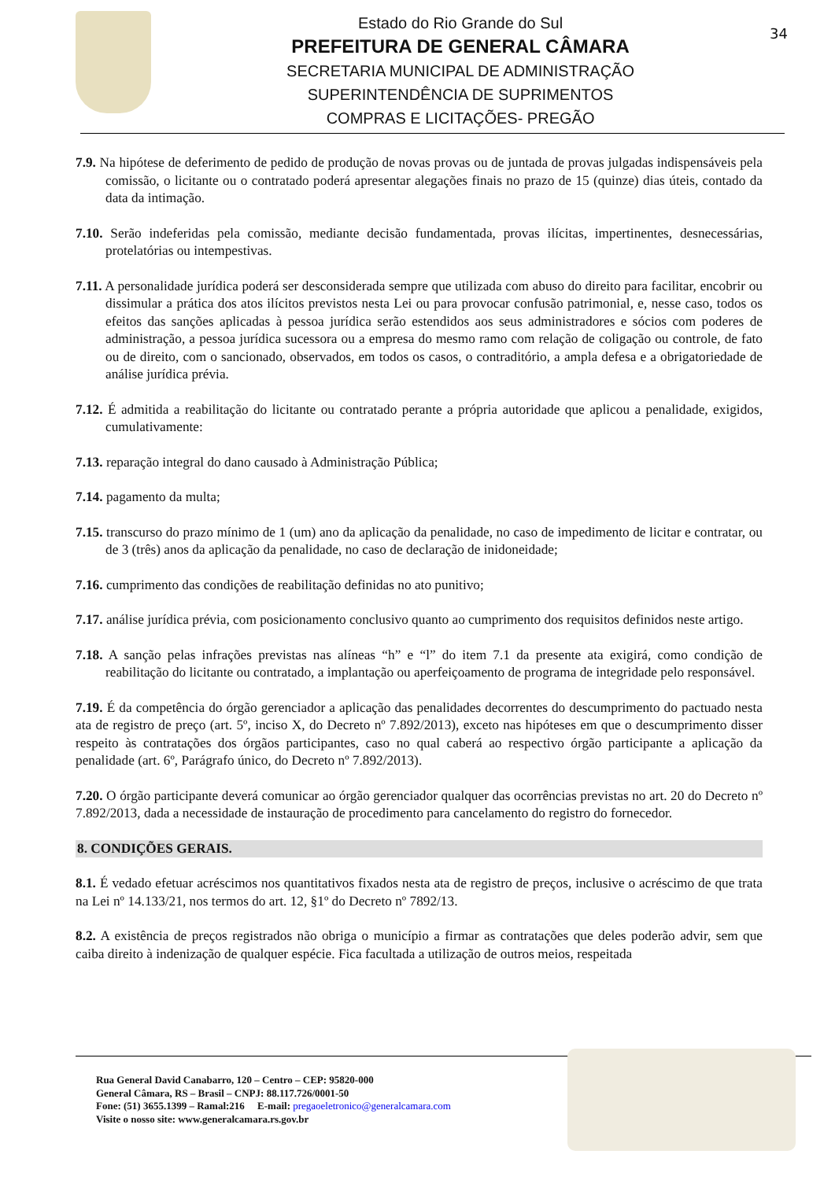Estado do Rio Grande do Sul
PREFEITURA DE GENERAL CÂMARA
SECRETARIA MUNICIPAL DE ADMINISTRAÇÃO
SUPERINTENDÊNCIA DE SUPRIMENTOS
COMPRAS E LICITAÇÕES- PREGÃO
34
7.9. Na hipótese de deferimento de pedido de produção de novas provas ou de juntada de provas julgadas indispensáveis pela comissão, o licitante ou o contratado poderá apresentar alegações finais no prazo de 15 (quinze) dias úteis, contado da data da intimação.
7.10. Serão indeferidas pela comissão, mediante decisão fundamentada, provas ilícitas, impertinentes, desnecessárias, protelatórias ou intempestivas.
7.11. A personalidade jurídica poderá ser desconsiderada sempre que utilizada com abuso do direito para facilitar, encobrir ou dissimular a prática dos atos ilícitos previstos nesta Lei ou para provocar confusão patrimonial, e, nesse caso, todos os efeitos das sanções aplicadas à pessoa jurídica serão estendidos aos seus administradores e sócios com poderes de administração, a pessoa jurídica sucessora ou a empresa do mesmo ramo com relação de coligação ou controle, de fato ou de direito, com o sancionado, observados, em todos os casos, o contraditório, a ampla defesa e a obrigatoriedade de análise jurídica prévia.
7.12. É admitida a reabilitação do licitante ou contratado perante a própria autoridade que aplicou a penalidade, exigidos, cumulativamente:
7.13. reparação integral do dano causado à Administração Pública;
7.14. pagamento da multa;
7.15. transcurso do prazo mínimo de 1 (um) ano da aplicação da penalidade, no caso de impedimento de licitar e contratar, ou de 3 (três) anos da aplicação da penalidade, no caso de declaração de inidoneidade;
7.16. cumprimento das condições de reabilitação definidas no ato punitivo;
7.17. análise jurídica prévia, com posicionamento conclusivo quanto ao cumprimento dos requisitos definidos neste artigo.
7.18. A sanção pelas infrações previstas nas alíneas “h” e “l” do item 7.1 da presente ata exigirá, como condição de reabilitação do licitante ou contratado, a implantação ou aperfeiçoamento de programa de integridade pelo responsável.
7.19. É da competência do órgão gerenciador a aplicação das penalidades decorrentes do descumprimento do pactuado nesta ata de registro de preço (art. 5º, inciso X, do Decreto nº 7.892/2013), exceto nas hipóteses em que o descumprimento disser respeito às contratações dos órgãos participantes, caso no qual caberá ao respectivo órgão participante a aplicação da penalidade (art. 6º, Parágrafo único, do Decreto nº 7.892/2013).
7.20. O órgão participante deverá comunicar ao órgão gerenciador qualquer das ocorrências previstas no art. 20 do Decreto nº 7.892/2013, dada a necessidade de instauração de procedimento para cancelamento do registro do fornecedor.
8. CONDIÇÕES GERAIS.
8.1. É vedado efetuar acréscimos nos quantitativos fixados nesta ata de registro de preços, inclusive o acréscimo de que trata na Lei nº 14.133/21, nos termos do art. 12, §1º do Decreto nº 7892/13.
8.2. A existência de preços registrados não obriga o município a firmar as contratações que deles poderão advir, sem que caiba direito à indenização de qualquer espécie. Fica facultada a utilização de outros meios, respeitada
Rua General David Canabarro, 120 – Centro – CEP: 95820-000
General Câmara, RS – Brasil – CNPJ: 88.117.726/0001-50
Fone: (51) 3655.1399 – Ramal:216 E-mail: pregaoeletronico@generalcamara.com
Visite o nosso site: www.generalcamara.rs.gov.br